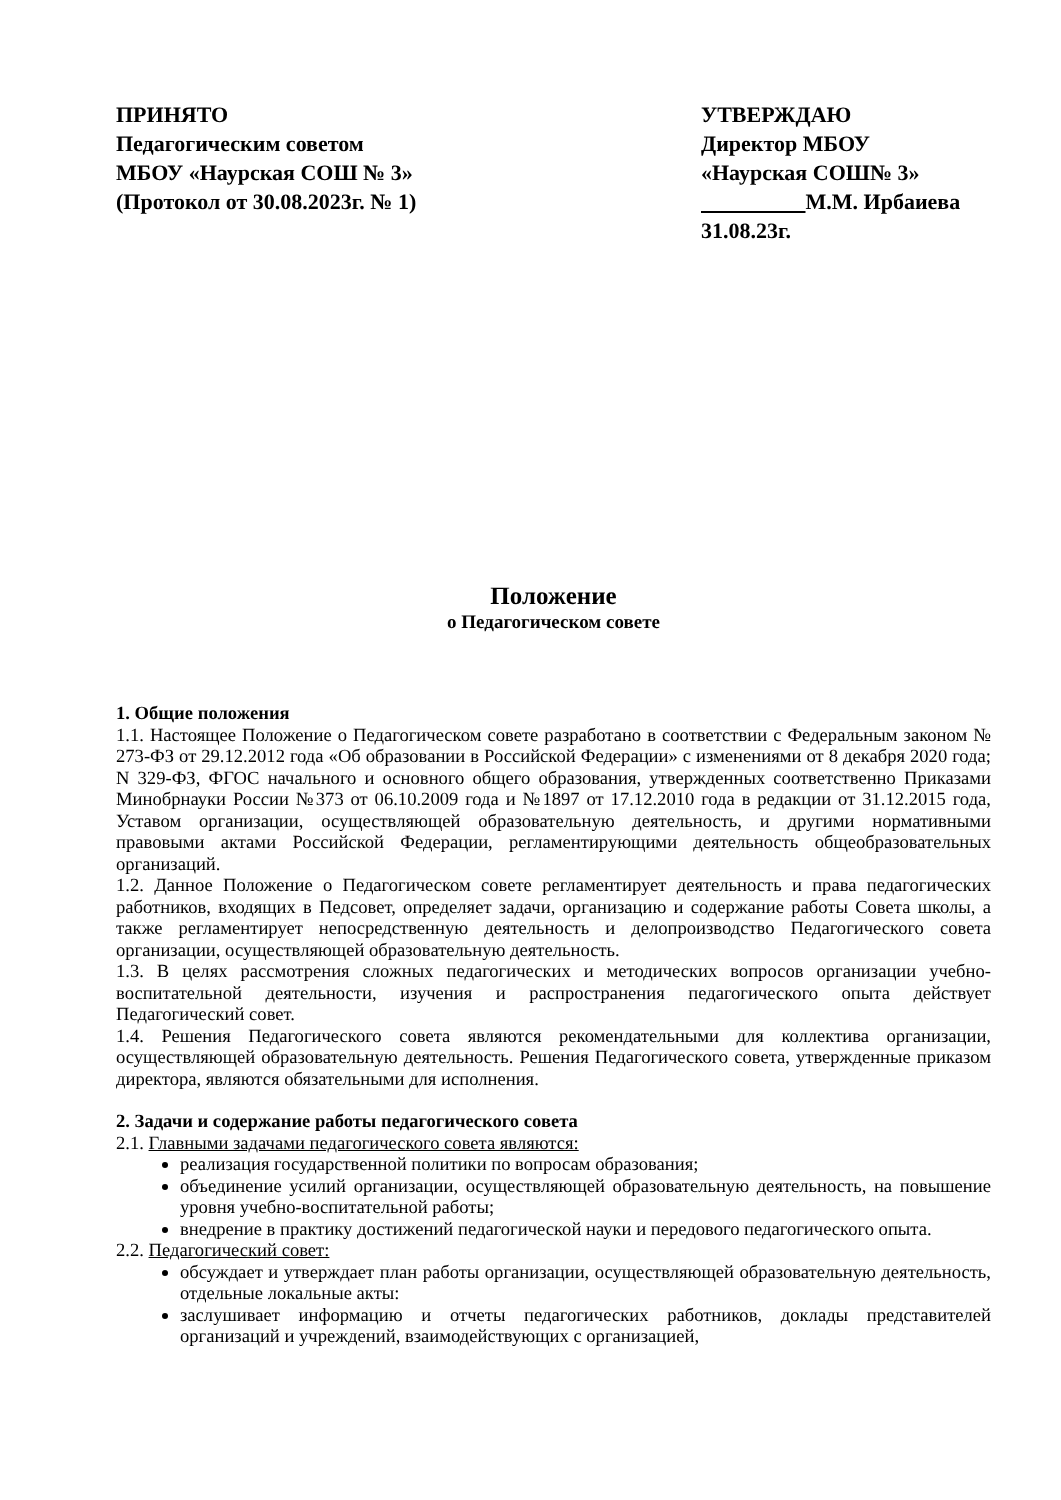ПРИНЯТО
Педагогическим советом
МБОУ «Наурская СОШ № 3»
(Протокол от 30.08.2023г. № 1)
УТВЕРЖДАЮ
Директор МБОУ
«Наурская СОШ№ 3»
М.М. Ирбаиева
31.08.23г.
Положение
о Педагогическом совете
1. Общие положения
1.1. Настоящее Положение о Педагогическом совете разработано в соответствии с Федеральным законом № 273-ФЗ от 29.12.2012 года «Об образовании в Российской Федерации» с изменениями от 8 декабря 2020 года; N 329-ФЗ, ФГОС начального и основного общего образования, утвержденных соответственно Приказами Минобрнауки России №373 от 06.10.2009 года и №1897 от 17.12.2010 года в редакции от 31.12.2015 года, Уставом организации, осуществляющей образовательную деятельность, и другими нормативными правовыми актами Российской Федерации, регламентирующими деятельность общеобразовательных организаций.
1.2. Данное Положение о Педагогическом совете регламентирует деятельность и права педагогических работников, входящих в Педсовет, определяет задачи, организацию и содержание работы Совета школы, а также регламентирует непосредственную деятельность и делопроизводство Педагогического совета организации, осуществляющей образовательную деятельность.
1.3. В целях рассмотрения сложных педагогических и методических вопросов организации учебно-воспитательной деятельности, изучения и распространения педагогического опыта действует Педагогический совет.
1.4. Решения Педагогического совета являются рекомендательными для коллектива организации, осуществляющей образовательную деятельность. Решения Педагогического совета, утвержденные приказом директора, являются обязательными для исполнения.
2. Задачи и содержание работы педагогического совета
2.1. Главными задачами педагогического совета являются:
реализация государственной политики по вопросам образования;
объединение усилий организации, осуществляющей образовательную деятельность, на повышение уровня учебно-воспитательной работы;
внедрение в практику достижений педагогической науки и передового педагогического опыта.
2.2. Педагогический совет:
обсуждает и утверждает план работы организации, осуществляющей образовательную деятельность, отдельные локальные акты:
заслушивает информацию и отчеты педагогических работников, доклады представителей организаций и учреждений, взаимодействующих с организацией,